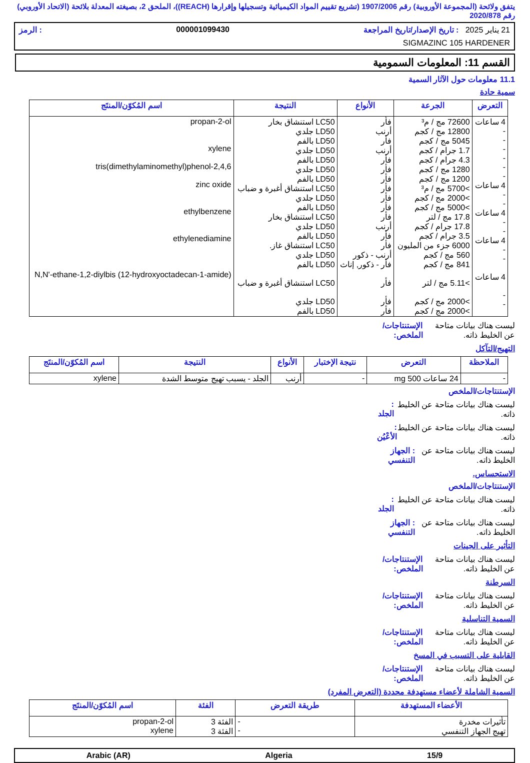يتفق ولائحة (المجموعة الأوروبية) رقم 1907/2006 (تشريع تقييم المواد الكيميائية وتسجيلها وإقرارها (REACH))، الملحق 2، بصيغته المعدلة بلائحة (الاتحاد الأوروبي) رقم 2020/878
21 يناير 2025 : تاريخ الإصدار/تاريخ المراجعة 000001099430: الرمز
SIGMAZINC 105 HARDENER
القسم 11: المعلومات السمومية
11.1 معلومات حول الآثار السمية
سمية حادة
| التعرض | الجرعة | الأنواع | النتيجة | اسم المُكوّن/المنتَج |
| --- | --- | --- | --- | --- |
| 4 ساعات - - - - - - 4 ساعات - - 4 ساعات - - 4 ساعات - - 4 ساعات - - | 72600 مج / م³ 12800 مج / كجم 5045 مج / كجم 1.7 جرام / كجم 4.3 جرام / كجم 1280 مج / كجم 1200 مج / كجم >5700 مج / م³ >2000 مج / كجم >5000 مج / كجم 17.8 مج / لتر 17.8 جرام / كجم 3.5 جرام / كجم 6000 جزء من المليون 560 مج / كجم 841 مج / كجم >5.11 مج / لتر >2000 مج / كجم >2000 مج / كجم | فأر أرنب فأر أرنب فأر فأر فأر فأر فأر فأر فأر أرنب فأر فأر أرنب - ذكور فأر - ذكور, إناث فأر فأر فأر | LC50 استنشاق بخار LD50 جلدي LD50 بالفم LD50 جلدي LD50 بالفم LD50 جلدي LD50 بالفم LC50 استنشاق أغبرة و ضباب LD50 جلدي LD50 بالفم LC50 استنشاق بخار LD50 جلدي LD50 بالفم LC50 استنشاق غاز. LD50 جلدي LD50 بالفم LC50 استنشاق أغبرة و ضباب LD50 جلدي LD50 بالفم | propan-2-ol xylene 2,4,6-tris(dimethylaminomethyl)phenol zinc oxide ethylbenzene ethylenediamine N,N'-ethane-1,2-diylbis (12-hydroxyoctadecan-1-amide) |
ليست هناك بيانات متاحة عن الخليط ذاته. الإستنتاجات/الملخص:
التهيج/التآكل
| الملاحظة | التعرض | نتيجة الإختبار | الأنواع | النتيجة | اسم المُكوّن/المنتَج |
| --- | --- | --- | --- | --- | --- |
| - | 24 ساعات 500 mg | - | أرنب | الجلد - يسبب تهيج متوسط الشدة | xylene |
الإستنتاجات/الملخص
ليست هناك بيانات متاحة عن الخليط ذاته.: الجلد
ليست هناك بيانات متاحة عن الخليط ذاته.: الأعْيُن
ليست هناك بيانات متاحة عن الخليط ذاته.: الجهاز التنفسي
الاستحساس.
الإستنتاجات/الملخص
ليست هناك بيانات متاحة عن الخليط ذاته.: الجلد
ليست هناك بيانات متاحة عن الخليط ذاته.: الجهاز التنفسي
التأثير على الجينات
ليست هناك بيانات متاحة عن الخليط ذاته. الإستنتاجات/الملخص:
السرطنة
ليست هناك بيانات متاحة عن الخليط ذاته. الإستنتاجات/الملخص:
السمية التناسلية
ليست هناك بيانات متاحة عن الخليط ذاته. الإستنتاجات/الملخص:
القابلية على التسبب في المسخ
ليست هناك بيانات متاحة عن الخليط ذاته. الإستنتاجات/الملخص:
السمية الشاملة لأعضاء مستهدفة محددة (التعرض المفرد)
| الأعضاء المستهدفة | طريقة التعرض | الفئة | اسم المُكوّن/المنتَج |
| --- | --- | --- | --- |
| تأثيرات مخدرة تهيج الجهاز التنفسي | - - | الفئة 3 الفئة 3 | propan-2-ol xylene |
15/9 Algeria Arabic (AR)